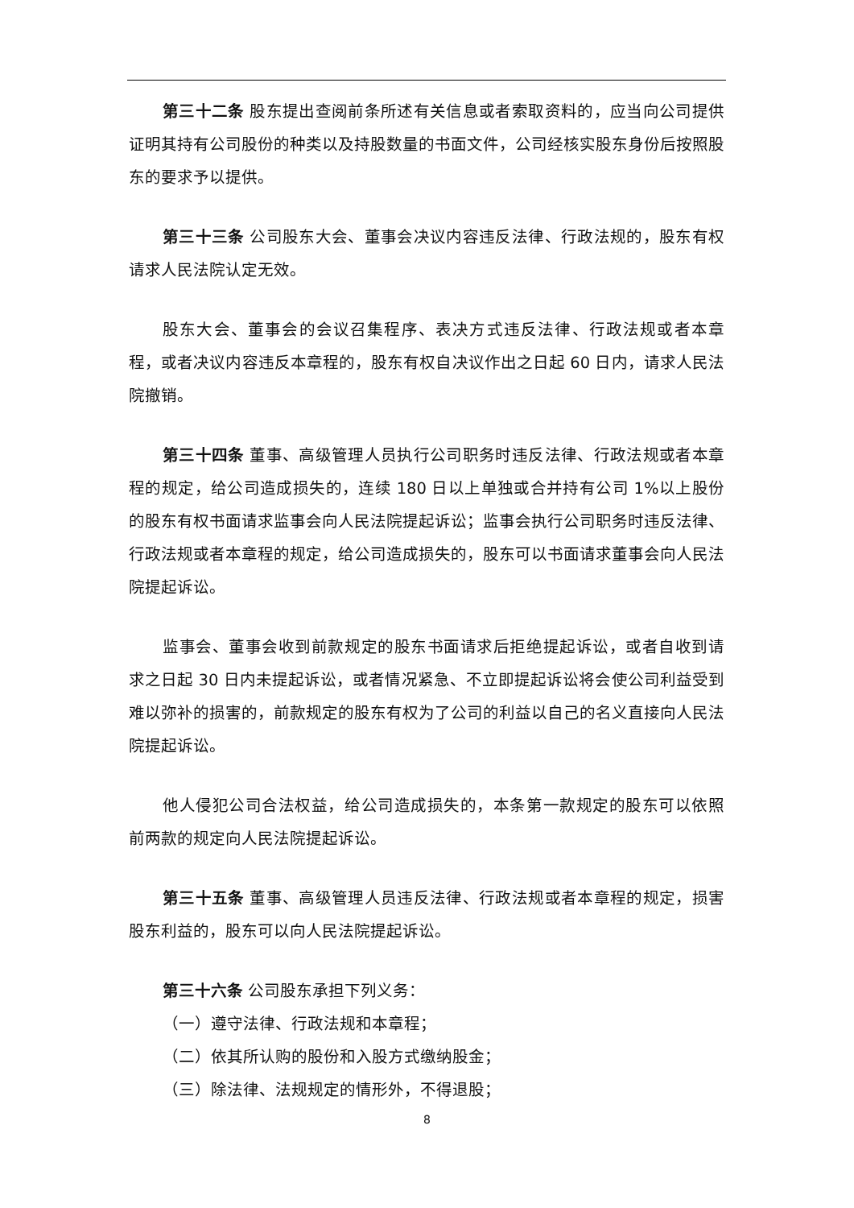第三十二条 股东提出查阅前条所述有关信息或者索取资料的，应当向公司提供证明其持有公司股份的种类以及持股数量的书面文件，公司经核实股东身份后按照股东的要求予以提供。
第三十三条 公司股东大会、董事会决议内容违反法律、行政法规的，股东有权请求人民法院认定无效。
股东大会、董事会的会议召集程序、表决方式违反法律、行政法规或者本章程，或者决议内容违反本章程的，股东有权自决议作出之日起 60 日内，请求人民法院撤销。
第三十四条 董事、高级管理人员执行公司职务时违反法律、行政法规或者本章程的规定，给公司造成损失的，连续 180 日以上单独或合并持有公司 1%以上股份的股东有权书面请求监事会向人民法院提起诉讼；监事会执行公司职务时违反法律、行政法规或者本章程的规定，给公司造成损失的，股东可以书面请求董事会向人民法院提起诉讼。
监事会、董事会收到前款规定的股东书面请求后拒绝提起诉讼，或者自收到请求之日起 30 日内未提起诉讼，或者情况紧急、不立即提起诉讼将会使公司利益受到难以弥补的损害的，前款规定的股东有权为了公司的利益以自己的名义直接向人民法院提起诉讼。
他人侵犯公司合法权益，给公司造成损失的，本条第一款规定的股东可以依照前两款的规定向人民法院提起诉讼。
第三十五条 董事、高级管理人员违反法律、行政法规或者本章程的规定，损害股东利益的，股东可以向人民法院提起诉讼。
第三十六条 公司股东承担下列义务：
（一）遵守法律、行政法规和本章程；
（二）依其所认购的股份和入股方式缴纳股金；
（三）除法律、法规规定的情形外，不得退股；
8